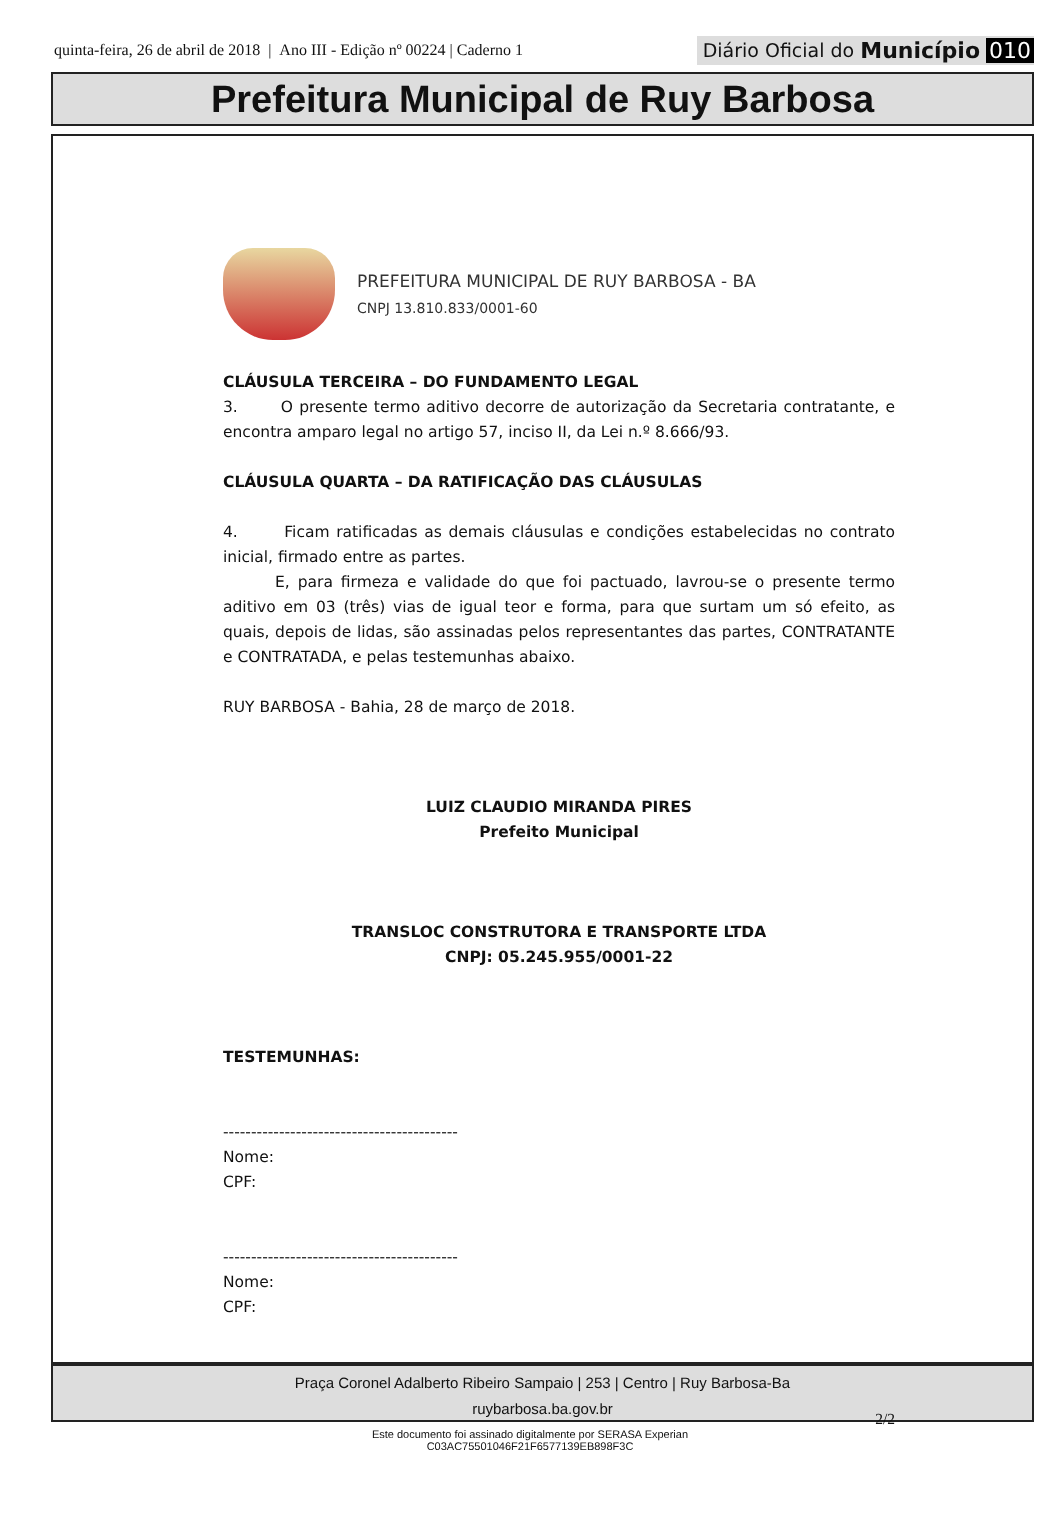quinta-feira, 26 de abril de 2018 | Ano III - Edição nº 00224 | Caderno 1
Diário Oficial do Município 010
Prefeitura Municipal de Ruy Barbosa
PREFEITURA MUNICIPAL DE RUY BARBOSA - BA
CNPJ 13.810.833/0001-60
CLÁUSULA TERCEIRA – DO FUNDAMENTO LEGAL
3. O presente termo aditivo decorre de autorização da Secretaria contratante, e encontra amparo legal no artigo 57, inciso II, da Lei n.º 8.666/93.
CLÁUSULA QUARTA – DA RATIFICAÇÃO DAS CLÁUSULAS
4. Ficam ratificadas as demais cláusulas e condições estabelecidas no contrato inicial, firmado entre as partes.
E, para firmeza e validade do que foi pactuado, lavrou-se o presente termo aditivo em 03 (três) vias de igual teor e forma, para que surtam um só efeito, as quais, depois de lidas, são assinadas pelos representantes das partes, CONTRATANTE e CONTRATADA, e pelas testemunhas abaixo.
RUY BARBOSA - Bahia, 28 de março de 2018.
LUIZ CLAUDIO MIRANDA PIRES
Prefeito Municipal
TRANSLOC CONSTRUTORA E TRANSPORTE LTDA
CNPJ: 05.245.955/0001-22
TESTEMUNHAS:
------------------------------------------
Nome:
CPF:
------------------------------------------
Nome:
CPF:
2/2
Praça Coronel Adalberto Ribeiro Sampaio | 253 | Centro | Ruy Barbosa-Ba
ruybarbosa.ba.gov.br
Este documento foi assinado digitalmente por SERASA Experian
C03AC75501046F21F6577139EB898F3C